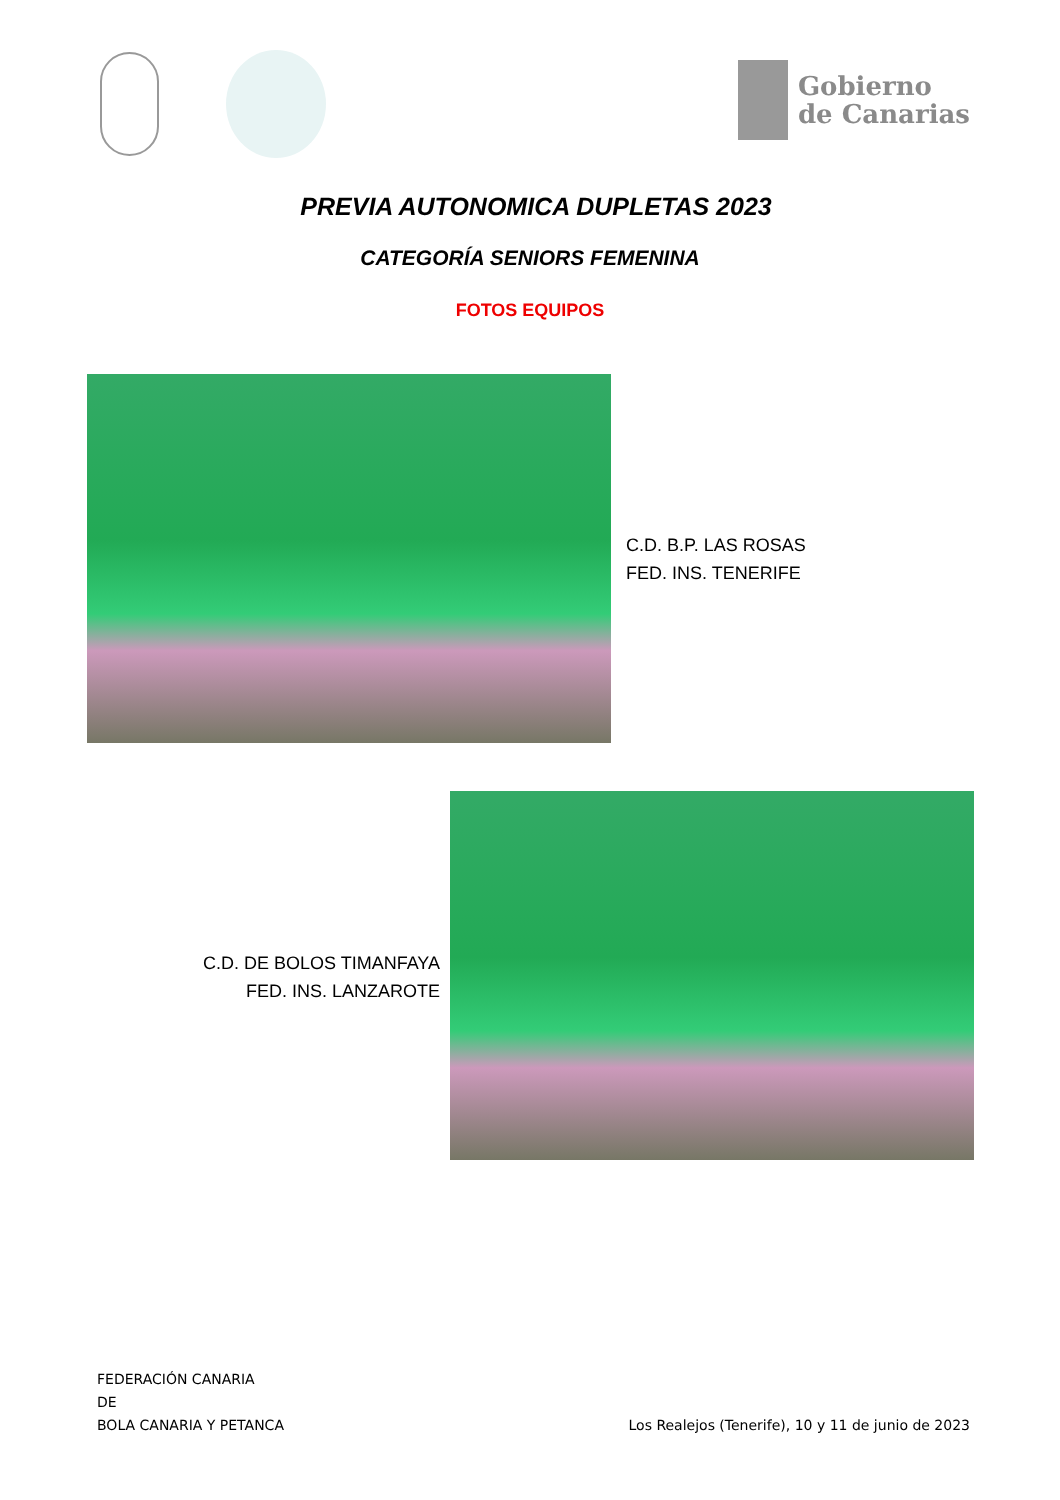Gobierno
de Canarias
PREVIA AUTONOMICA DUPLETAS 2023
CATEGORÍA SENIORS FEMENINA
FOTOS EQUIPOS
C.D. B.P. LAS ROSAS
FED. INS. TENERIFE
C.D. DE BOLOS TIMANFAYA
FED. INS. LANZAROTE
FEDERACIÓN CANARIA
DE
BOLA CANARIA Y PETANCA
Los Realejos (Tenerife), 10 y 11 de junio de 2023